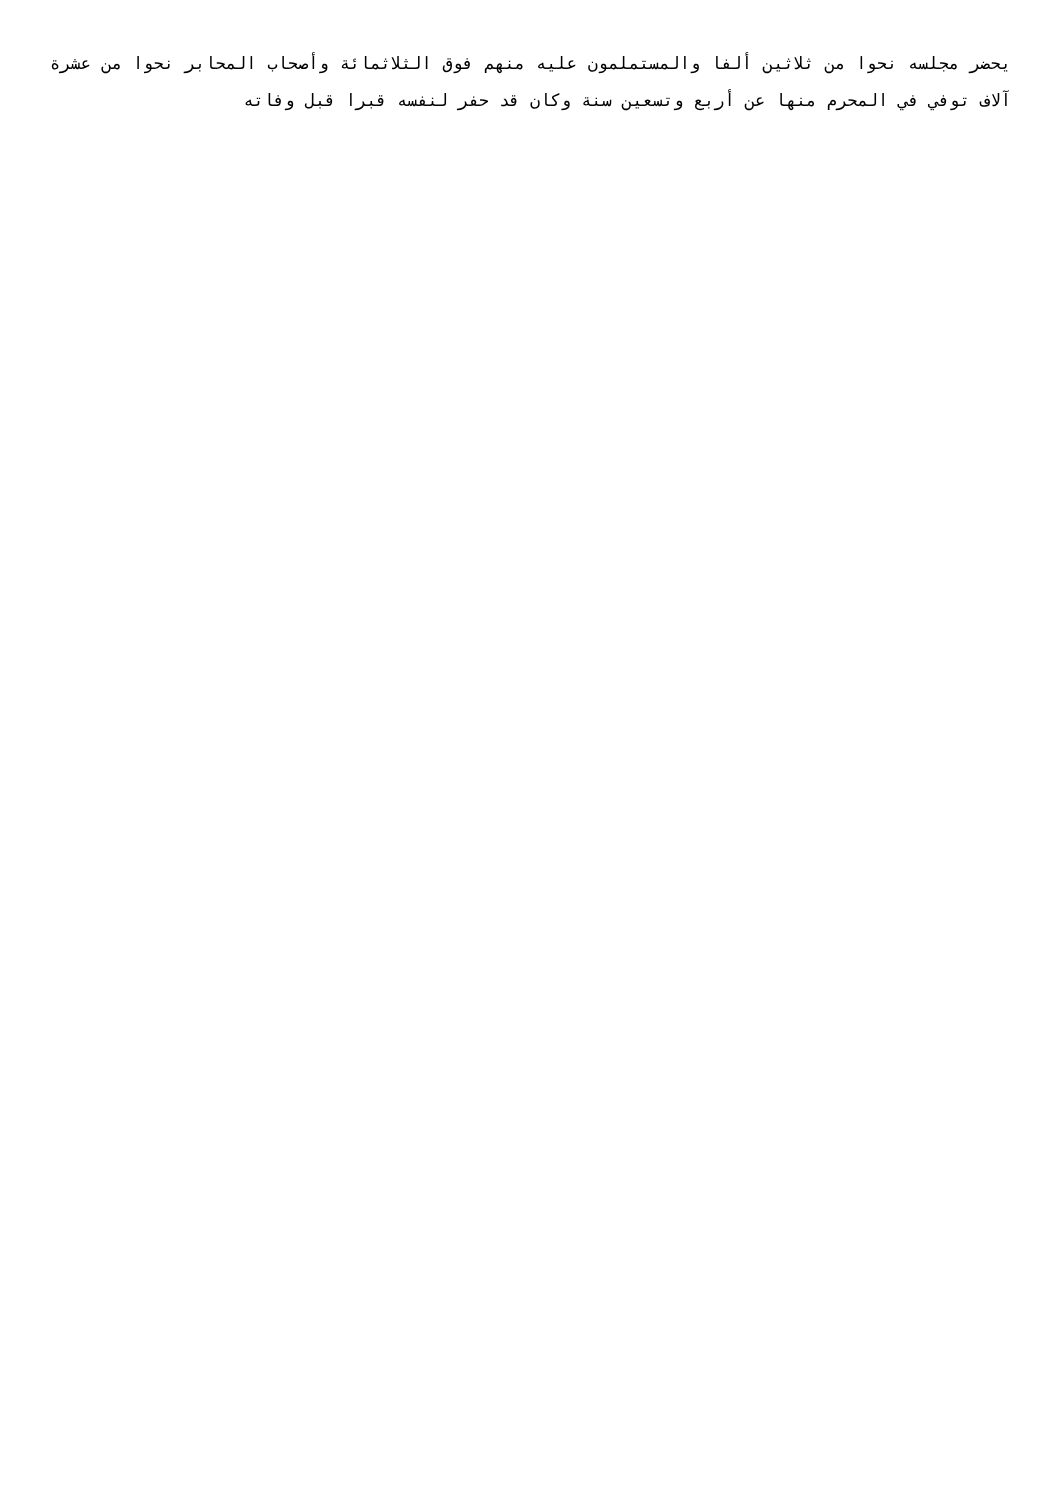يحضر مجلسه نحوا من ثلاثين ألفا والمستملمون عليه منهم فوق الثلاثمائة وأصحاب المحابر نحوا من عشرة آلاف توفي في المحرم منها عن أربع وتسعين سنة وكان قد حفر لنفسه قبرا قبل وفاته